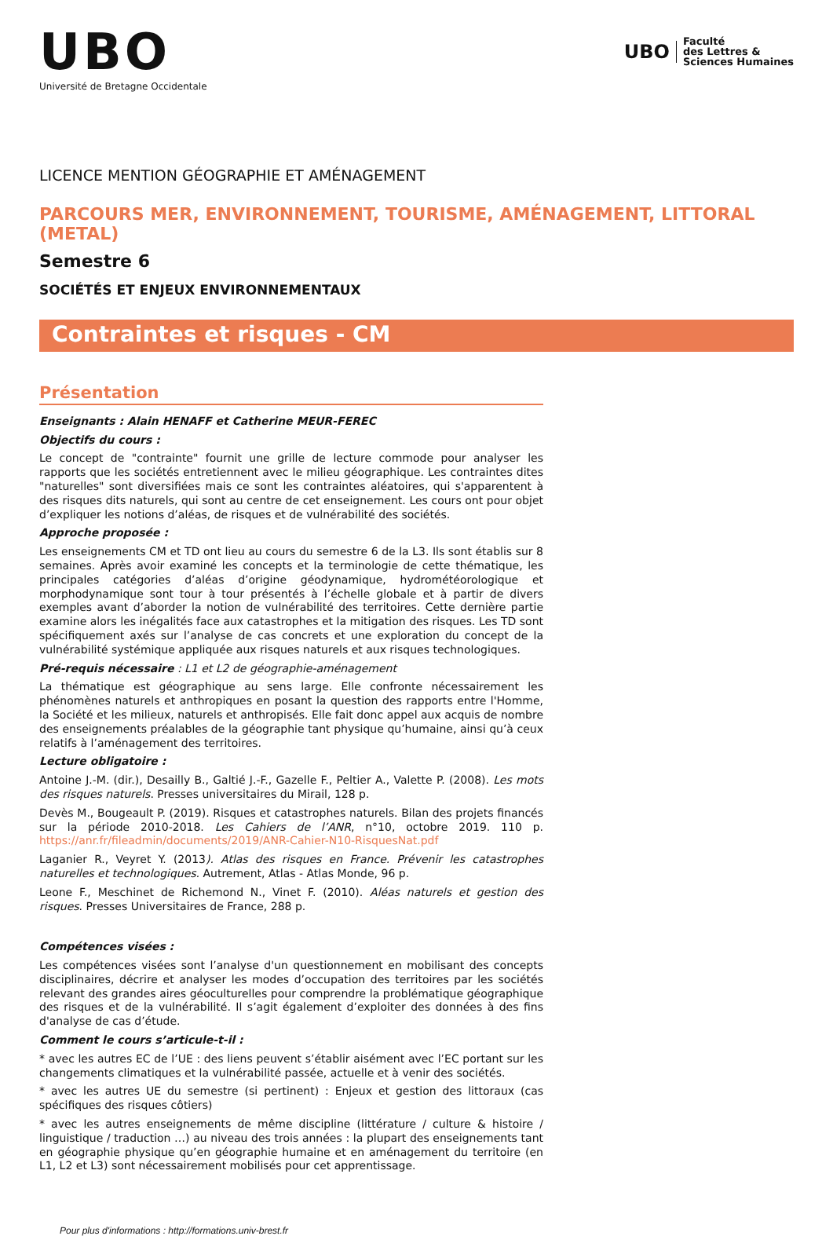UBO
Université de Bretagne Occidentale
UBO
Faculté
des Lettres &
Sciences Humaines
LICENCE MENTION GÉOGRAPHIE ET AMÉNAGEMENT
PARCOURS MER, ENVIRONNEMENT, TOURISME, AMÉNAGEMENT, LITTORAL (METAL)
Semestre 6
SOCIÉTÉS ET ENJEUX ENVIRONNEMENTAUX
Contraintes et risques - CM
Présentation
Enseignants : Alain HENAFF et Catherine MEUR-FEREC
Objectifs du cours :
Le concept de "contrainte" fournit une grille de lecture commode pour analyser les rapports que les sociétés entretiennent avec le milieu géographique. Les contraintes dites "naturelles" sont diversifiées mais ce sont les contraintes aléatoires, qui s'apparentent à des risques dits naturels, qui sont au centre de cet enseignement. Les cours ont pour objet d’expliquer les notions d’aléas, de risques et de vulnérabilité des sociétés.
Approche proposée :
Les enseignements CM et TD ont lieu au cours du semestre 6 de la L3. Ils sont établis sur 8 semaines. Après avoir examiné les concepts et la terminologie de cette thématique, les principales catégories d’aléas d’origine géodynamique, hydrométéorologique et morphodynamique sont tour à tour présentés à l’échelle globale et à partir de divers exemples avant d’aborder la notion de vulnérabilité des territoires. Cette dernière partie examine alors les inégalités face aux catastrophes et la mitigation des risques. Les TD sont spécifiquement axés sur l’analyse de cas concrets et une exploration du concept de la vulnérabilité systémique appliquée aux risques naturels et aux risques technologiques.
Pré-requis nécessaire : L1 et L2 de géographie-aménagement
La thématique est géographique au sens large. Elle confronte nécessairement les phénomènes naturels et anthropiques en posant la question des rapports entre l'Homme, la Société et les milieux, naturels et anthropisés. Elle fait donc appel aux acquis de nombre des enseignements préalables de la géographie tant physique qu’humaine, ainsi qu’à ceux relatifs à l’aménagement des territoires.
Lecture obligatoire :
Antoine J.-M. (dir.), Desailly B., Galtié J.-F., Gazelle F., Peltier A., Valette P. (2008). Les mots des risques naturels. Presses universitaires du Mirail, 128 p.
Devès M., Bougeault P. (2019). Risques et catastrophes naturels. Bilan des projets financés sur la période 2010-2018. Les Cahiers de l’ANR, n°10, octobre 2019. 110 p. https://anr.fr/fileadmin/documents/2019/ANR-Cahier-N10-RisquesNat.pdf
Laganier R., Veyret Y. (2013). Atlas des risques en France. Prévenir les catastrophes naturelles et technologiques. Autrement, Atlas - Atlas Monde, 96 p.
Leone F., Meschinet de Richemond N., Vinet F. (2010). Aléas naturels et gestion des risques. Presses Universitaires de France, 288 p.
Compétences visées :
Les compétences visées sont l’analyse d'un questionnement en mobilisant des concepts disciplinaires, décrire et analyser les modes d’occupation des territoires par les sociétés relevant des grandes aires géoculturelles pour comprendre la problématique géographique des risques et de la vulnérabilité. Il s’agit également d’exploiter des données à des fins d'analyse de cas d’étude.
Comment le cours s’articule-t-il :
* avec les autres EC de l’UE : des liens peuvent s’établir aisément avec l’EC portant sur les changements climatiques et la vulnérabilité passée, actuelle et à venir des sociétés.
* avec les autres UE du semestre (si pertinent) : Enjeux et gestion des littoraux (cas spécifiques des risques côtiers)
* avec les autres enseignements de même discipline (littérature / culture & histoire / linguistique / traduction …) au niveau des trois années : la plupart des enseignements tant en géographie physique qu’en géographie humaine et en aménagement du territoire (en L1, L2 et L3) sont nécessairement mobilisés pour cet apprentissage.
Pour plus d'informations : http://formations.univ-brest.fr